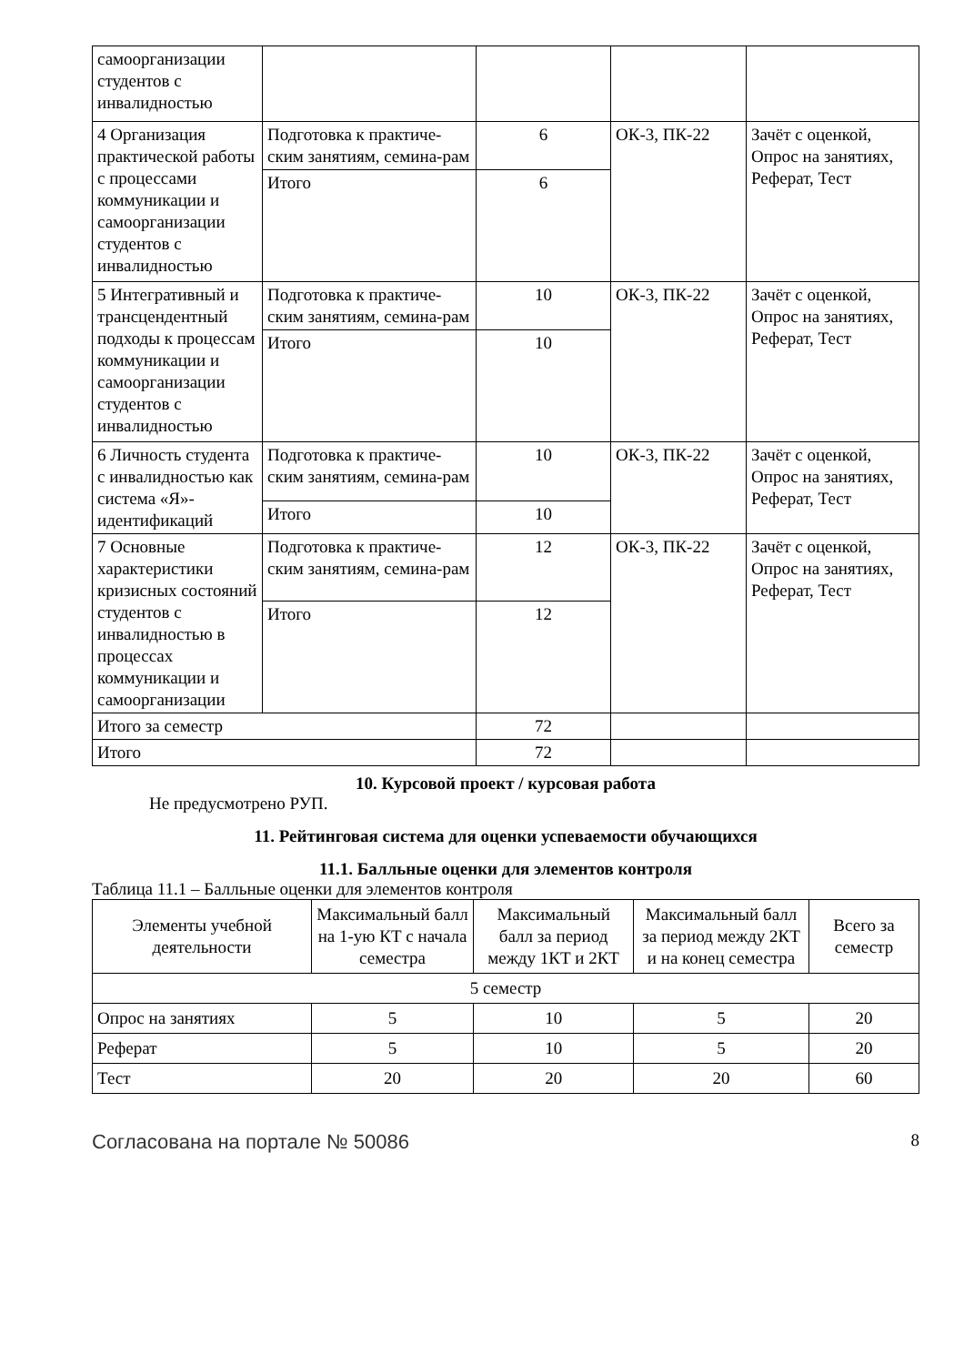| самоорганизации студентов с инвалидностью | | | | |
| 4 Организация практической работы с процессами коммуникации и самоорганизации студентов с инвалидностью | Подготовка к практиче-ским занятиям, семина-рам | 6 | ОК-3, ПК-22 | Зачёт с оценкой, Опрос на занятиях, Реферат, Тест |
| | Итого | 6 | | |
| 5 Интегративный и трансцендентный подходы к процессам коммуникации и самоорганизации студентов с инвалидностью | Подготовка к практиче-ским занятиям, семина-рам | 10 | ОК-3, ПК-22 | Зачёт с оценкой, Опрос на занятиях, Реферат, Тест |
| | Итого | 10 | | |
| 6 Личность студента с инвалидностью как система «Я»-идентификаций | Подготовка к практиче-ским занятиям, семина-рам | 10 | ОК-3, ПК-22 | Зачёт с оценкой, Опрос на занятиях, Реферат, Тест |
| | Итого | 10 | | |
| 7 Основные характеристики кризисных состояний студентов с инвалидностью в процессах коммуникации и самоорганизации | Подготовка к практиче-ским занятиям, семина-рам | 12 | ОК-3, ПК-22 | Зачёт с оценкой, Опрос на занятиях, Реферат, Тест |
| | Итого | 12 | | |
| Итого за семестр | | 72 | | |
| Итого | | 72 | | |
10. Курсовой проект / курсовая работа
Не предусмотрено РУП.
11. Рейтинговая система для оценки успеваемости обучающихся
11.1. Балльные оценки для элементов контроля
Таблица 11.1 – Балльные оценки для элементов контроля
| Элементы учебной деятельности | Максимальный балл на 1-ую КТ с начала семестра | Максимальный балл за период между 1КТ и 2КТ | Максимальный балл за период между 2КТ и на конец семестра | Всего за семестр |
| --- | --- | --- | --- | --- |
| 5 семестр | | | | |
| Опрос на занятиях | 5 | 10 | 5 | 20 |
| Реферат | 5 | 10 | 5 | 20 |
| Тест | 20 | 20 | 20 | 60 |
Согласована на портале № 50086 8